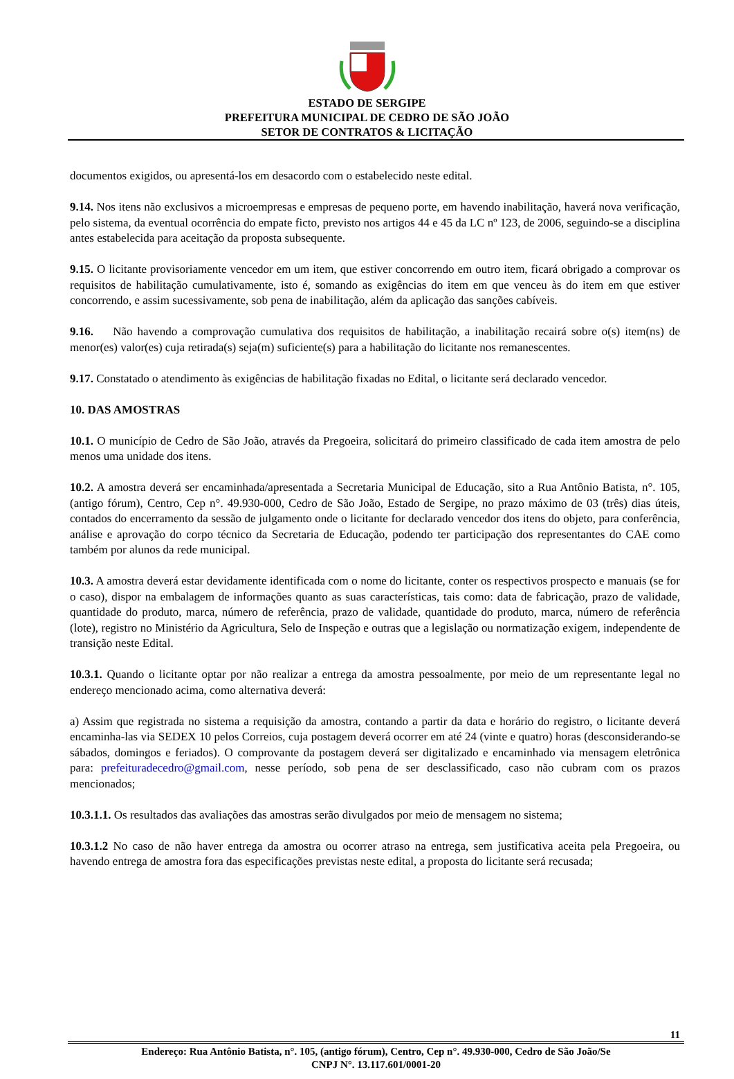ESTADO DE SERGIPE
PREFEITURA MUNICIPAL DE CEDRO DE SÃO JOÃO
SETOR DE CONTRATOS & LICITAÇÃO
documentos exigidos, ou apresentá-los em desacordo com o estabelecido neste edital.
9.14. Nos itens não exclusivos a microempresas e empresas de pequeno porte, em havendo inabilitação, haverá nova verificação, pelo sistema, da eventual ocorrência do empate ficto, previsto nos artigos 44 e 45 da LC nº 123, de 2006, seguindo-se a disciplina antes estabelecida para aceitação da proposta subsequente.
9.15. O licitante provisoriamente vencedor em um item, que estiver concorrendo em outro item, ficará obrigado a comprovar os requisitos de habilitação cumulativamente, isto é, somando as exigências do item em que venceu às do item em que estiver concorrendo, e assim sucessivamente, sob pena de inabilitação, além da aplicação das sanções cabíveis.
9.16. Não havendo a comprovação cumulativa dos requisitos de habilitação, a inabilitação recairá sobre o(s) item(ns) de menor(es) valor(es) cuja retirada(s) seja(m) suficiente(s) para a habilitação do licitante nos remanescentes.
9.17. Constatado o atendimento às exigências de habilitação fixadas no Edital, o licitante será declarado vencedor.
10. DAS AMOSTRAS
10.1. O município de Cedro de São João, através da Pregoeira, solicitará do primeiro classificado de cada item amostra de pelo menos uma unidade dos itens.
10.2. A amostra deverá ser encaminhada/apresentada a Secretaria Municipal de Educação, sito a Rua Antônio Batista, n°. 105, (antigo fórum), Centro, Cep n°. 49.930-000, Cedro de São João, Estado de Sergipe, no prazo máximo de 03 (três) dias úteis, contados do encerramento da sessão de julgamento onde o licitante for declarado vencedor dos itens do objeto, para conferência, análise e aprovação do corpo técnico da Secretaria de Educação, podendo ter participação dos representantes do CAE como também por alunos da rede municipal.
10.3. A amostra deverá estar devidamente identificada com o nome do licitante, conter os respectivos prospecto e manuais (se for o caso), dispor na embalagem de informações quanto as suas características, tais como: data de fabricação, prazo de validade, quantidade do produto, marca, número de referência, prazo de validade, quantidade do produto, marca, número de referência (lote), registro no Ministério da Agricultura, Selo de Inspeção e outras que a legislação ou normatização exigem, independente de transição neste Edital.
10.3.1. Quando o licitante optar por não realizar a entrega da amostra pessoalmente, por meio de um representante legal no endereço mencionado acima, como alternativa deverá:
a) Assim que registrada no sistema a requisição da amostra, contando a partir da data e horário do registro, o licitante deverá encaminha-las via SEDEX 10 pelos Correios, cuja postagem deverá ocorrer em até 24 (vinte e quatro) horas (desconsiderando-se sábados, domingos e feriados). O comprovante da postagem deverá ser digitalizado e encaminhado via mensagem eletrônica para: prefeituradecedro@gmail.com, nesse período, sob pena de ser desclassificado, caso não cubram com os prazos mencionados;
10.3.1.1. Os resultados das avaliações das amostras serão divulgados por meio de mensagem no sistema;
10.3.1.2 No caso de não haver entrega da amostra ou ocorrer atraso na entrega, sem justificativa aceita pela Pregoeira, ou havendo entrega de amostra fora das especificações previstas neste edital, a proposta do licitante será recusada;
11
Endereço: Rua Antônio Batista, n°. 105, (antigo fórum), Centro, Cep n°. 49.930-000, Cedro de São João/Se
CNPJ N°. 13.117.601/0001-20